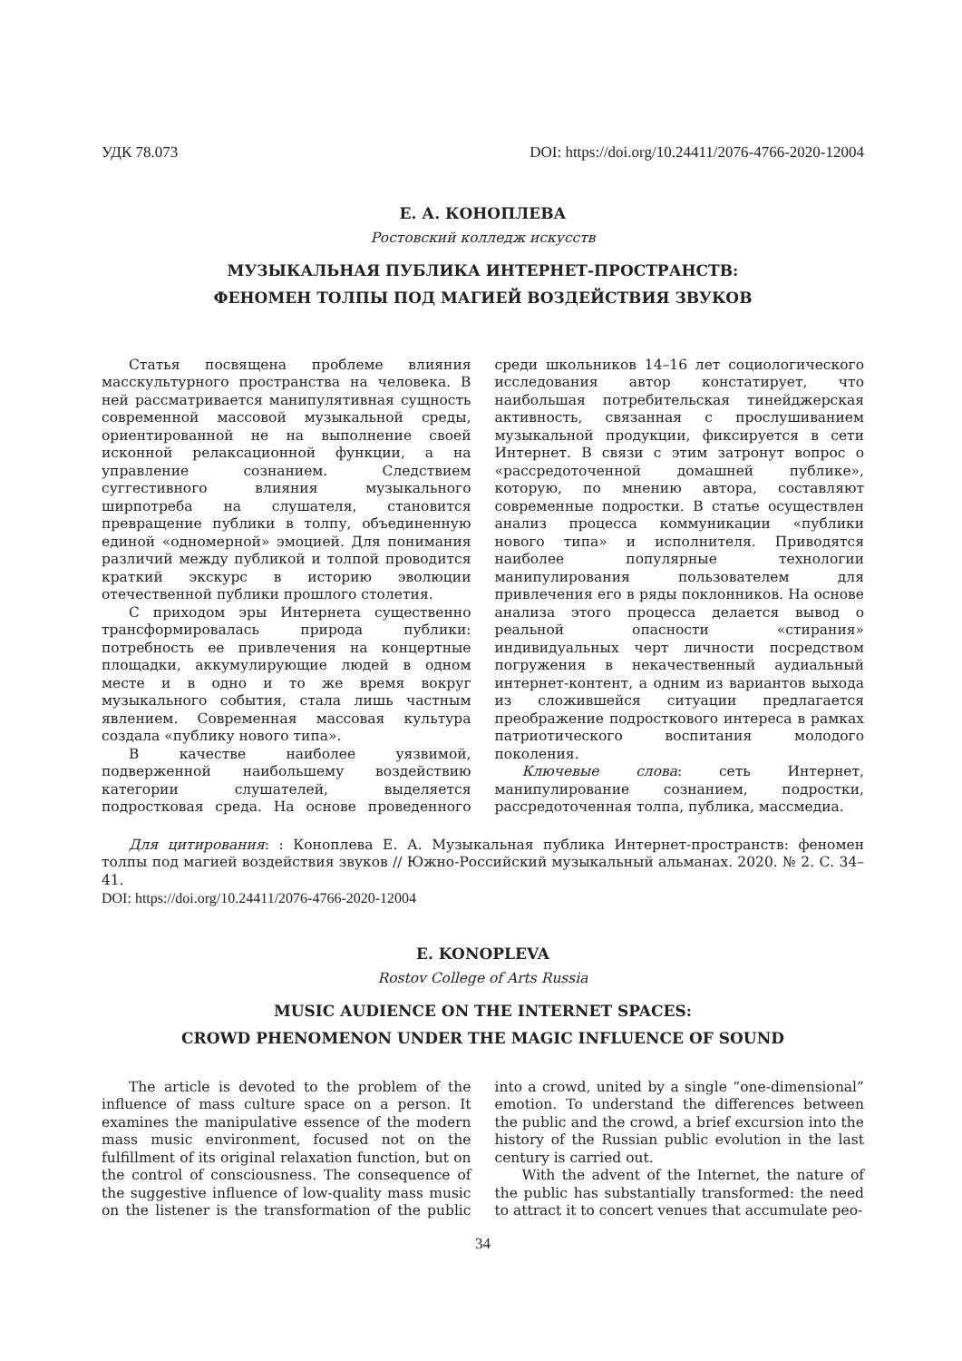УДК 78.073 DOI: https://doi.org/10.24411/2076-4766-2020-12004
Е. А. КОНОПЛЕВА
Ростовский колледж искусств
МУЗЫКАЛЬНАЯ ПУБЛИКА ИНТЕРНЕТ-ПРОСТРАНСТВ:
ФЕНОМЕН ТОЛПЫ ПОД МАГИЕЙ ВОЗДЕЙСТВИЯ ЗВУКОВ
Статья посвящена проблеме влияния масскультурного пространства на человека. В ней рассматривается манипулятивная сущность современной массовой музыкальной среды, ориентированной не на выполнение своей исконной релаксационной функции, а на управление сознанием. Следствием суггестивного влияния музыкального ширпотреба на слушателя, становится превращение публики в толпу, объединенную единой «одномерной» эмоцией. Для понимания различий между публикой и толпой проводится краткий экскурс в историю эволюции отечественной публики прошлого столетия.
С приходом эры Интернета существенно трансформировалась природа публики: потребность ее привлечения на концертные площадки, аккумулирующие людей в одном месте и в одно и то же время вокруг музыкального события, стала лишь частным явлением. Современная массовая культура создала «публику нового типа».
В качестве наиболее уязвимой, подверженной наибольшему воздействию категории слушателей, выделяется подростковая среда. На основе проведенного среди школьников 14–16 лет социологического исследования автор констатирует, что наибольшая потребительская тинейджерская активность, связанная с прослушиванием музыкальной продукции, фиксируется в сети Интернет. В связи с этим затронут вопрос о «рассредоточенной домашней публике», которую, по мнению автора, составляют современные подростки. В статье осуществлен анализ процесса коммуникации «публики нового типа» и исполнителя. Приводятся наиболее популярные технологии манипулирования пользователем для привлечения его в ряды поклонников. На основе анализа этого процесса делается вывод о реальной опасности «стирания» индивидуальных черт личности посредством погружения в некачественный аудиальный интернет-контент, а одним из вариантов выхода из сложившейся ситуации предлагается преображение подросткового интереса в рамках патриотического воспитания молодого поколения.
Ключевые слова: сеть Интернет, манипулирование сознанием, подростки, рассредоточенная толпа, публика, массмедиа.
Для цитирования: : Коноплева Е. А. Музыкальная публика Интернет-пространств: феномен толпы под магией воздействия звуков // Южно-Российский музыкальный альманах. 2020. № 2. С. 34–41.
DOI: https://doi.org/10.24411/2076-4766-2020-12004
E. KONOPLEVA
Rostov College of Arts Russia
MUSIC AUDIENCE ON THE INTERNET SPACES:
CROWD PHENOMENON UNDER THE MAGIC INFLUENCE OF SOUND
The article is devoted to the problem of the influence of mass culture space on a person. It examines the manipulative essence of the modern mass music environment, focused not on the fulfillment of its original relaxation function, but on the control of consciousness. The consequence of the suggestive influence of low-quality mass music on the listener is the transformation of the public into a crowd, united by a single “one-dimensional” emotion. To understand the differences between the public and the crowd, a brief excursion into the history of the Russian public evolution in the last century is carried out.
With the advent of the Internet, the nature of the public has substantially transformed: the need to attract it to concert venues that accumulate peo-
34